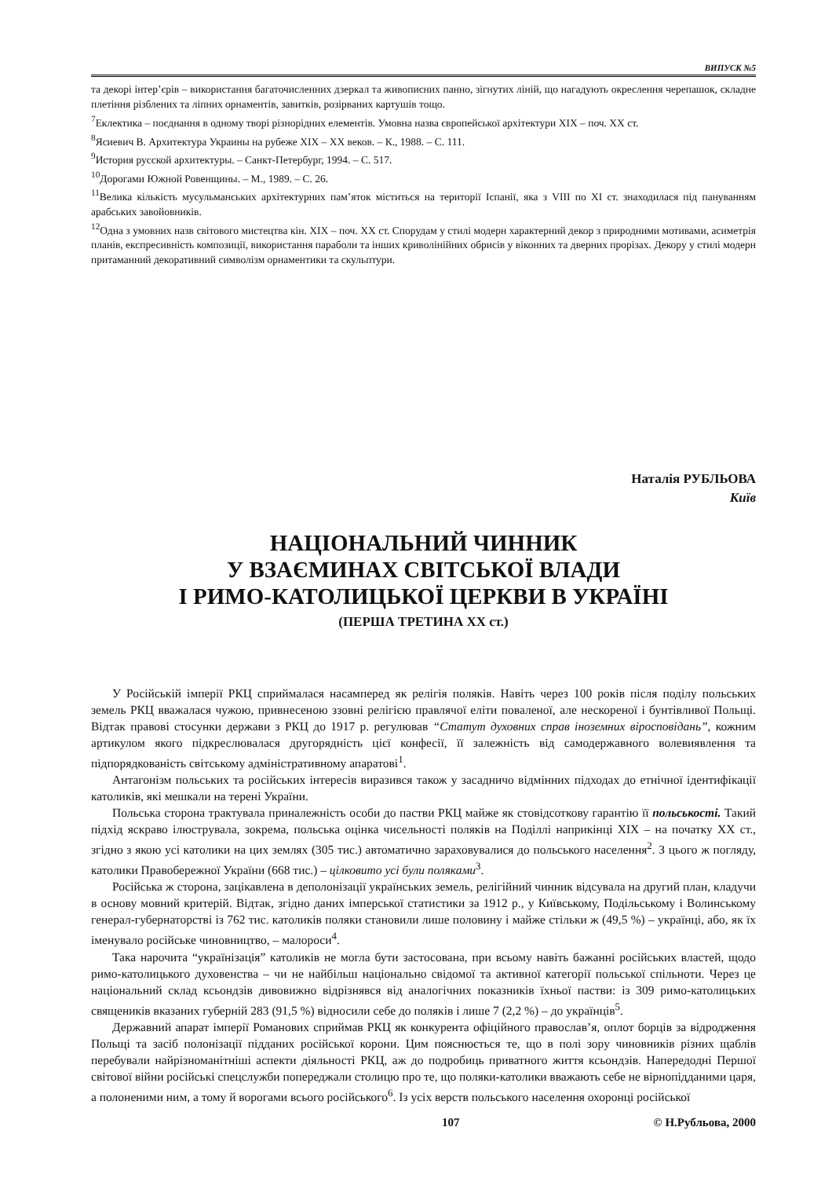ВИПУСК №5
та декорі інтер’єрів – використання багаточисленних дзеркал та живописних панно, зігнутих ліній, що нагадують окреслення черепашок, складне плетіння різблених та ліпних орнаментів, завитків, розірваних картушів тощо.
<sup>7</sup> Еклектика – поєднання в одному творі різнорідних елементів. Умовна назва європейської архітектури XIX – поч. XX ст.
<sup>8</sup> Ясиевич В. Архитектура Украины на рубеже XIX – XX веков. – К., 1988. – С. 111.
<sup>9</sup> История русской архитектуры. – Санкт-Петербург, 1994. – С. 517.
<sup>10</sup> Дорогами Южной Ровенщины. – М., 1989. – С. 26.
<sup>11</sup> Велика кількість мусульманських архітектурних пам’яток міститься на території Іспанії, яка з VIII по XI ст. знаходилася під пануванням арабських завойовників.
<sup>12</sup> Одна з умовних назв світового мистецтва кін. XIX – поч. XX ст. Спорудам у стилі модерн характерний декор з природними мотивами, асиметрія планів, експресивність композиції, використання параболи та інших криволінійних обрисів у віконних та дверних прорізах. Декору у стилі модерн притаманний декоративний символізм орнаментики та скульптури.
Наталія РУБЛЬОВА
Київ
НАЦІОНАЛЬНИЙ ЧИННИК
У ВЗАЄМИНАХ СВІТСЬКОЇ ВЛАДИ
І РИМО-КАТОЛИЦЬКОЇ ЦЕРКВИ В УКРАЇНІ
(ПЕРША ТРЕТИНА XX ст.)
У Російській імперії РКЦ сприймалася насамперед як релігія поляків. Навіть через 100 років після поділу польських земель РКЦ вважалася чужою, привнесеною ззовні релігією правлячої еліти поваленої, але нескореної і бунтівливої Польщі. Відтак правові стосунки держави з РКЦ до 1917 р. регулював “Статут духовних справ іноземних віросповідань”, кожним артикулом якого підкреслювалася другорядність цієї конфесії, її залежність від самодержавного волевиявлення та підпорядкованість світському адміністративному апаратові<sup>1</sup>.
Антагонізм польських та російських інтересів виразився також у засадничо відмінних підходах до етнічної ідентифікації католиків, які мешкали на терені України.
Польська сторона трактувала приналежність особи до пастви РКЦ майже як стовідсоткову гарантію її польськості. Такий підхід яскраво ілюструвала, зокрема, польська оцінка чисельності поляків на Поділлі наприкінці XIX – на початку XX ст., згідно з якою усі католики на цих землях (305 тис.) автоматично зараховувалися до польського населення<sup>2</sup>. З цього ж погляду, католики Правобережної України (668 тис.) – цілковито усі були поляками<sup>3</sup>.
Російська ж сторона, зацікавлена в деполонізації українських земель, релігійний чинник відсувала на другий план, кладучи в основу мовний критерій. Відтак, згідно даних імперської статистики за 1912 р., у Київському, Подільському і Волинському генерал-губернаторстві із 762 тис. католиків поляки становили лише половину і майже стільки ж (49,5 %) – українці, або, як їх іменувало російське чиновництво, – малороси<sup>4</sup>.
Така нарочита “українізація” католиків не могла бути застосована, при всьому навіть бажанні російських властей, щодо римо-католицького духовенства – чи не найбільш національно свідомої та активної категорії польської спільноти. Через це національний склад ксьондзів дивовижно відрізнявся від аналогічних показників їхньої пастви: із 309 римо-католицьких священиків вказаних губерній 283 (91,5 %) відносили себе до поляків і лише 7 (2,2 %) – до українців<sup>5</sup>.
Державний апарат імперії Романових сприймав РКЦ як конкурента офіційного православ’я, оплот борців за відродження Польщі та засіб полонізації підданих російської корони. Цим пояснюється те, що в полі зору чиновників різних щаблів перебували найрізноманітніші аспекти діяльності РКЦ, аж до подробиць приватного життя ксьондзів. Напередодні Першої світової війни російські спецслужби попереджали столицю про те, що поляки-католики вважають себе не вірнопідданими царя, а полоненими ним, а тому й ворогами всього російського<sup>6</sup>. Із усіх верств польського населення охоронці російської
107 © Н.Рубльова, 2000